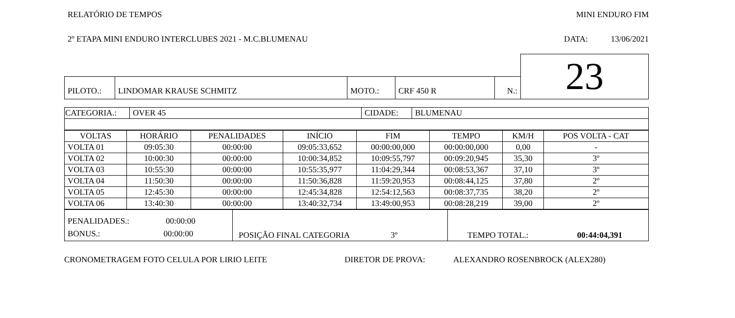RELATÓRIO DE TEMPOS MINI ENDURO FIM
2º ETAPA MINI ENDURO INTERCLUBES 2021 - M.C.BLUMENAU DATA: 13/06/2021
| | | | | | 23 |
| PILOTO.: | LINDOMAR KRAUSE SCHMITZ | MOTO.: | CRF 450 R | N.: | |
| CATEGORIA.: | OVER 45 | CIDADE: | BLUMENAU |
| VOLTAS | HORÁRIO | PENALIDADES | INÍCIO | FIM | TEMPO | KM/H | POS VOLTA - CAT |
| --- | --- | --- | --- | --- | --- | --- | --- |
| VOLTA 01 | 09:05:30 | 00:00:00 | 09:05:33,652 | 00:00:00,000 | 00:00:00,000 | 0,00 | - |
| VOLTA 02 | 10:00:30 | 00:00:00 | 10:00:34,852 | 10:09:55,797 | 00:09:20,945 | 35,30 | 3º |
| VOLTA 03 | 10:55:30 | 00:00:00 | 10:55:35,977 | 11:04:29,344 | 00:08:53,367 | 37,10 | 3º |
| VOLTA 04 | 11:50:30 | 00:00:00 | 11:50:36,828 | 11:59:20,953 | 00:08:44,125 | 37,80 | 2º |
| VOLTA 05 | 12:45:30 | 00:00:00 | 12:45:34,828 | 12:54:12,563 | 00:08:37,735 | 38,20 | 2º |
| VOLTA 06 | 13:40:30 | 00:00:00 | 13:40:32,734 | 13:49:00,953 | 00:08:28,219 | 39,00 | 2º |
| PENALIDADES.: 00:00:00 BONUS.: 00:00:00 | POSIÇÃO FINAL CATEGORIA 3º | TEMPO TOTAL.: 00:44:04,391 |
CRONOMETRAGEM FOTO CELULA POR LIRIO LEITE DIRETOR DE PROVA: ALEXANDRO ROSENBROCK (ALEX280)